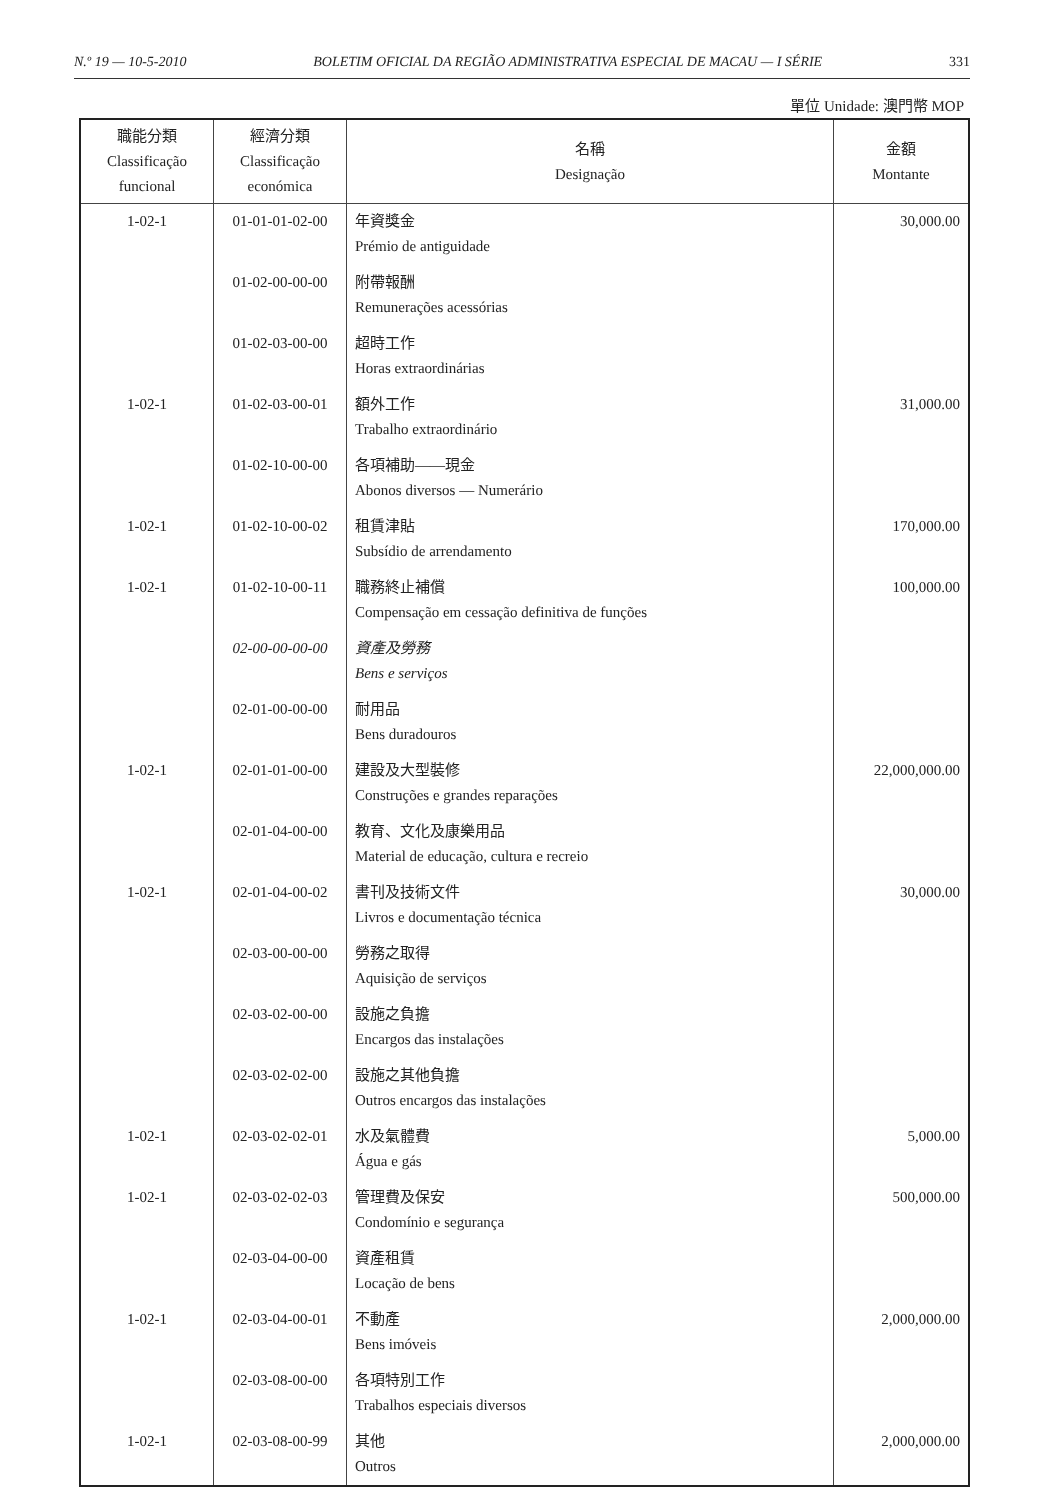N.º 19 — 10-5-2010 BOLETIM OFICIAL DA REGIÃO ADMINISTRATIVA ESPECIAL DE MACAU — I SÉRIE 331
單位 Unidade: 澳門幣 MOP
| 職能分類 Classificação funcional | 經濟分類 Classificação económica | 名稱 Designação | 金額 Montante |
| --- | --- | --- | --- |
| 1-02-1 | 01-01-01-02-00 | 年資獎金 Prémio de antiguidade | 30,000.00 |
| | 01-02-00-00-00 | 附帶報酬 Remunerações acessórias | |
| | 01-02-03-00-00 | 超時工作 Horas extraordinárias | |
| 1-02-1 | 01-02-03-00-01 | 額外工作 Trabalho extraordinário | 31,000.00 |
| | 01-02-10-00-00 | 各項補助——現金 Abonos diversos — Numerário | |
| 1-02-1 | 01-02-10-00-02 | 租賃津貼 Subsídio de arrendamento | 170,000.00 |
| 1-02-1 | 01-02-10-00-11 | 職務終止補償 Compensação em cessação definitiva de funções | 100,000.00 |
| | 02-00-00-00-00 | 資產及勞務 Bens e serviços | |
| | 02-01-00-00-00 | 耐用品 Bens duradouros | |
| 1-02-1 | 02-01-01-00-00 | 建設及大型裝修 Construções e grandes reparações | 22,000,000.00 |
| | 02-01-04-00-00 | 教育、文化及康樂用品 Material de educação, cultura e recreio | |
| 1-02-1 | 02-01-04-00-02 | 書刊及技術文件 Livros e documentação técnica | 30,000.00 |
| | 02-03-00-00-00 | 勞務之取得 Aquisição de serviços | |
| | 02-03-02-00-00 | 設施之負擔 Encargos das instalações | |
| | 02-03-02-02-00 | 設施之其他負擔 Outros encargos das instalações | |
| 1-02-1 | 02-03-02-02-01 | 水及氣體費 Água e gás | 5,000.00 |
| 1-02-1 | 02-03-02-02-03 | 管理費及保安 Condomínio e segurança | 500,000.00 |
| | 02-03-04-00-00 | 資產租賃 Locação de bens | |
| 1-02-1 | 02-03-04-00-01 | 不動產 Bens imóveis | 2,000,000.00 |
| | 02-03-08-00-00 | 各項特別工作 Trabalhos especiais diversos | |
| 1-02-1 | 02-03-08-00-99 | 其他 Outros | 2,000,000.00 |